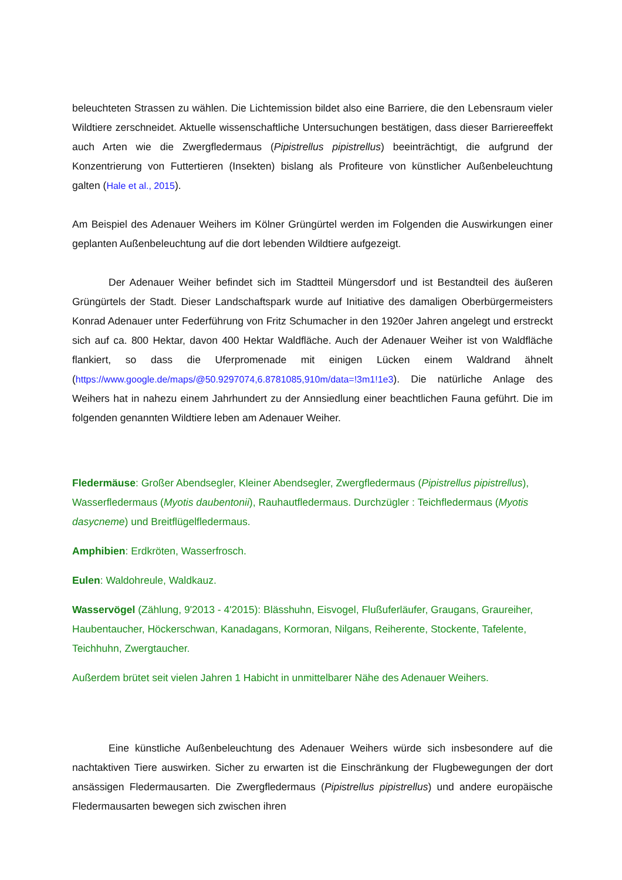beleuchteten Strassen zu wählen. Die Lichtemission bildet also eine Barriere, die den Lebensraum vieler Wildtiere zerschneidet. Aktuelle wissenschaftliche Untersuchungen bestätigen, dass dieser Barriereeffekt auch Arten wie die Zwergfledermaus (Pipistrellus pipistrellus) beeinträchtigt, die aufgrund der Konzentrierung von Futtertieren (Insekten) bislang als Profiteure von künstlicher Außenbeleuchtung galten (Hale et al., 2015).
Am Beispiel des Adenauer Weihers im Kölner Grüngürtel werden im Folgenden die Auswirkungen einer geplanten Außenbeleuchtung auf die dort lebenden Wildtiere aufgezeigt.
Der Adenauer Weiher befindet sich im Stadtteil Müngersdorf und ist Bestandteil des äußeren Grüngürtels der Stadt. Dieser Landschaftspark wurde auf Initiative des damaligen Oberbürgermeisters Konrad Adenauer unter Federführung von Fritz Schumacher in den 1920er Jahren angelegt und erstreckt sich auf ca. 800 Hektar, davon 400 Hektar Waldfläche. Auch der Adenauer Weiher ist von Waldfläche flankiert, so dass die Uferpromenade mit einigen Lücken einem Waldrand ähnelt (https://www.google.de/maps/@50.9297074,6.8781085,910m/data=!3m1!1e3). Die natürliche Anlage des Weihers hat in nahezu einem Jahrhundert zu der Annsiedlung einer beachtlichen Fauna geführt. Die im folgenden genannten Wildtiere leben am Adenauer Weiher.
Fledermäuse: Großer Abendsegler, Kleiner Abendsegler, Zwergfledermaus (Pipistrellus pipistrellus), Wasserfledermaus (Myotis daubentonii), Rauhautfledermaus. Durchzügler : Teichfledermaus (Myotis dasycneme) und Breitflügelfledermaus.
Amphibien: Erdkröten, Wasserfrosch.
Eulen: Waldohreule, Waldkauz.
Wasservögel (Zählung, 9'2013 - 4'2015): Blässhuhn, Eisvogel, Flußuferläufer, Graugans, Graureiher, Haubentaucher, Höckerschwan, Kanadagans, Kormoran, Nilgans, Reiherente, Stockente, Tafelente, Teichhuhn, Zwergtaucher.
Außerdem brütet seit vielen Jahren 1 Habicht in unmittelbarer Nähe des Adenauer Weihers.
Eine künstliche Außenbeleuchtung des Adenauer Weihers würde sich insbesondere auf die nachtaktiven Tiere auswirken. Sicher zu erwarten ist die Einschränkung der Flugbewegungen der dort ansässigen Fledermausarten. Die Zwergfledermaus (Pipistrellus pipistrellus) und andere europäische Fledermausarten bewegen sich zwischen ihren